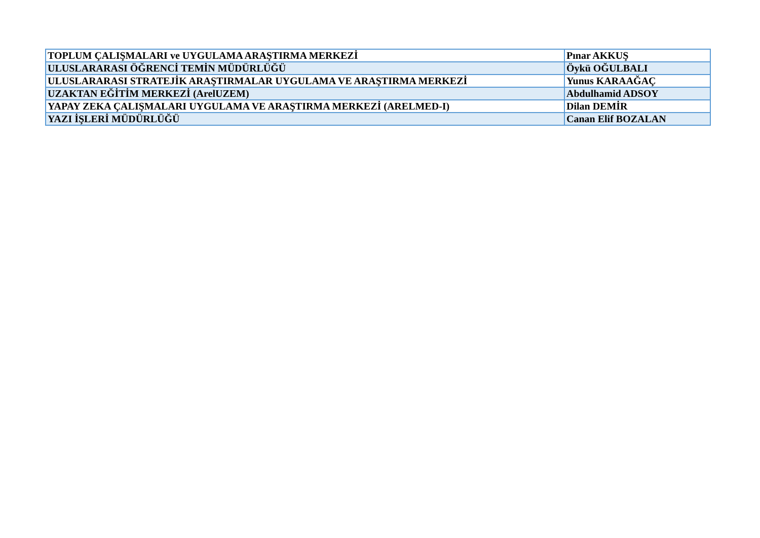| TOPLUM ÇALIŞMALARI ve UYGULAMA ARAŞTIRMA MERKEZİ | Pınar AKKUŞ |
| ULUSLARARASI ÖĞRENCİ TEMİN MÜDÜRLÜĞÜ | Öykü OĞULBALI |
| ULUSLARARASI STRATEJİK ARAŞTIRMALAR UYGULAMA VE ARAŞTIRMA MERKEZİ | Yunus KARAAĞAÇ |
| UZAKTAN EĞİTİM MERKEZİ (ArelUZEM) | Abdulhamid ADSOY |
| YAPAY ZEKA ÇALIŞMALARI UYGULAMA VE ARAŞTIRMA MERKEZİ (ARELMED-I) | Dilan DEMİR |
| YAZI İŞLERİ MÜDÜRLÜĞÜ | Canan Elif BOZALAN |